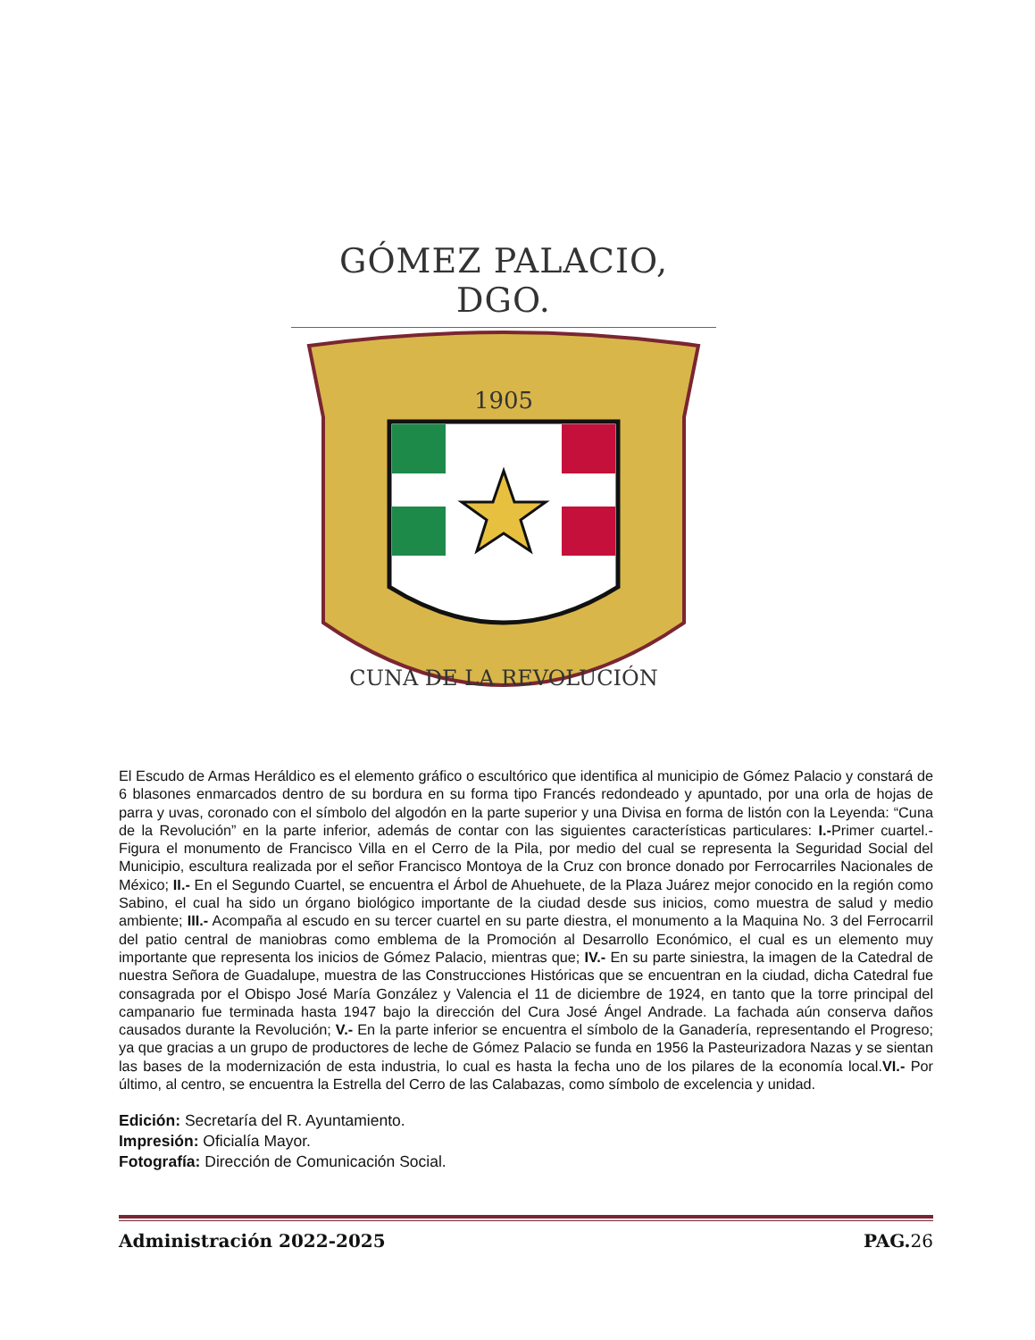GÓMEZ PALACIO, DGO.
1905
CUNA DE LA REVOLUCIÓN
El Escudo de Armas Heráldico es el elemento gráfico o escultórico que identifica al municipio de Gómez Palacio y constará de 6 blasones enmarcados dentro de su bordura en su forma tipo Francés redondeado y apuntado, por una orla de hojas de parra y uvas, coronado con el símbolo del algodón en la parte superior y una Divisa en forma de listón con la Leyenda: “Cuna de la Revolución” en la parte inferior, además de contar con las siguientes características particulares: I.-Primer cuartel.- Figura el monumento de Francisco Villa en el Cerro de la Pila, por medio del cual se representa la Seguridad Social del Municipio, escultura realizada por el señor Francisco Montoya de la Cruz con bronce donado por Ferrocarriles Nacionales de México; II.- En el Segundo Cuartel, se encuentra el Árbol de Ahuehuete, de la Plaza Juárez mejor conocido en la región como Sabino, el cual ha sido un órgano biológico importante de la ciudad desde sus inicios, como muestra de salud y medio ambiente; III.- Acompaña al escudo en su tercer cuartel en su parte diestra, el monumento a la Maquina No. 3 del Ferrocarril del patio central de maniobras como emblema de la Promoción al Desarrollo Económico, el cual es un elemento muy importante que representa los inicios de Gómez Palacio, mientras que; IV.- En su parte siniestra, la imagen de la Catedral de nuestra Señora de Guadalupe, muestra de las Construcciones Históricas que se encuentran en la ciudad, dicha Catedral fue consagrada por el Obispo José María González y Valencia el 11 de diciembre de 1924, en tanto que la torre principal del campanario fue terminada hasta 1947 bajo la dirección del Cura José Ángel Andrade. La fachada aún conserva daños causados durante la Revolución; V.- En la parte inferior se encuentra el símbolo de la Ganadería, representando el Progreso; ya que gracias a un grupo de productores de leche de Gómez Palacio se funda en 1956 la Pasteurizadora Nazas y se sientan las bases de la modernización de esta industria, lo cual es hasta la fecha uno de los pilares de la economía local.VI.- Por último, al centro, se encuentra la Estrella del Cerro de las Calabazas, como símbolo de excelencia y unidad.
Edición: Secretaría del R. Ayuntamiento.
Impresión: Oficialía Mayor.
Fotografía: Dirección de Comunicación Social.
Administración 2022-2025 PAG. 26